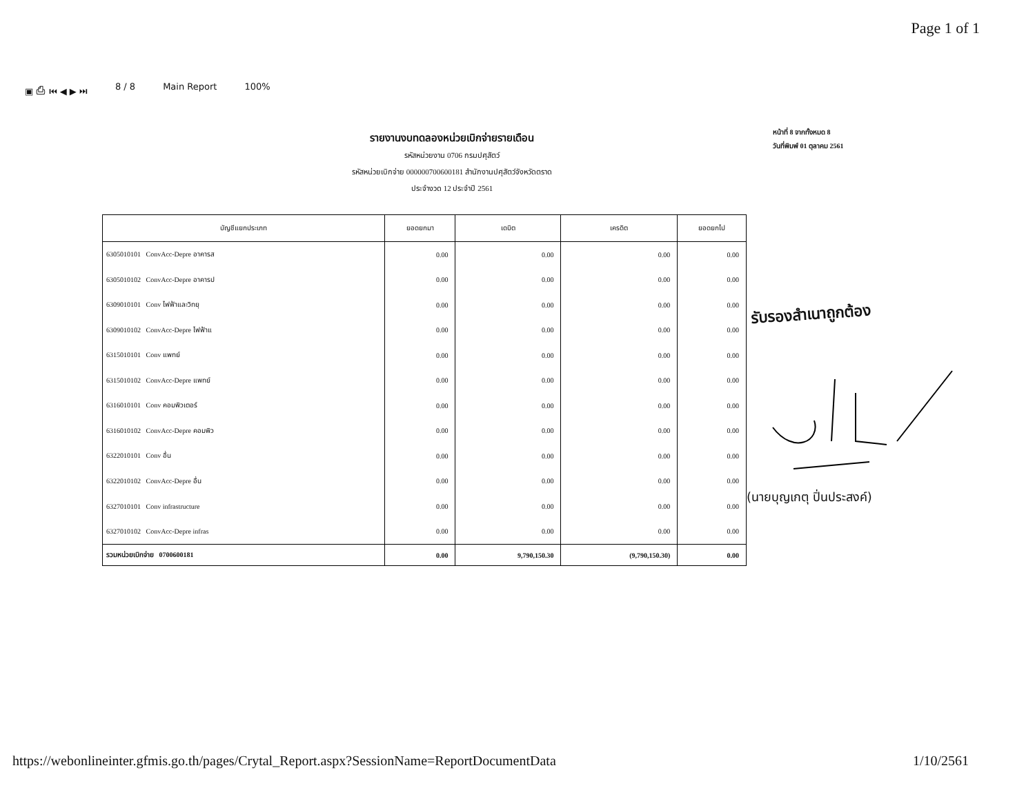Page 1 of 1
▣ ⎙ ⏮ ◀ ▶ ⏭ 8 / 8 Main Report 100%
หน้าที่ 8 จากทั้งหมด 8
วันที่พิมพ์ 01 ตุลาคม 2561
รายงานงบทดลองหน่วยเบิกจ่ายรายเดือน
รหัสหน่วยงาน 0706 กรมปศุสัตว์
รหัสหน่วยเบิกจ่าย 000000700600181 สำนักงานปศุสัตว์จังหวัดตราด
ประจำงวด 12 ประจำปี 2561
| บัญชีแยกประเภท | ยอดยกมา | เดบิต | เครดิต | ยอดยกไป |
| --- | --- | --- | --- | --- |
| 6305010101 ConvAcc-Depre อาคารส | 0.00 | 0.00 | 0.00 | 0.00 |
| 6305010102 ConvAcc-Depre อาคารป | 0.00 | 0.00 | 0.00 | 0.00 |
| 6309010101 Conv ไฟฟ้าและวิทยุ | 0.00 | 0.00 | 0.00 | 0.00 |
| 6309010102 ConvAcc-Depre ไฟฟ้าแ | 0.00 | 0.00 | 0.00 | 0.00 |
| 6315010101 Conv แพทย์ | 0.00 | 0.00 | 0.00 | 0.00 |
| 6315010102 ConvAcc-Depre แพทย์ | 0.00 | 0.00 | 0.00 | 0.00 |
| 6316010101 Conv คอมพิวเตอร์ | 0.00 | 0.00 | 0.00 | 0.00 |
| 6316010102 ConvAcc-Depre คอมพิว | 0.00 | 0.00 | 0.00 | 0.00 |
| 6322010101 Conv อื่น | 0.00 | 0.00 | 0.00 | 0.00 |
| 6322010102 ConvAcc-Depre อื่น | 0.00 | 0.00 | 0.00 | 0.00 |
| 6327010101 Conv infrastructure | 0.00 | 0.00 | 0.00 | 0.00 |
| 6327010102 ConvAcc-Depre infras | 0.00 | 0.00 | 0.00 | 0.00 |
| รวมหน่วยเบิกจ่าย 0700600181 | 0.00 | 9,790,150.30 | (9,790,150.30) | 0.00 |
รับรองสำเนาถูกต้อง
(นายบุญเกตุ ปิ่นประสงค์)
https://webonlineinter.gfmis.go.th/pages/Crytal_Report.aspx?SessionName=ReportDocumentData
1/10/2561